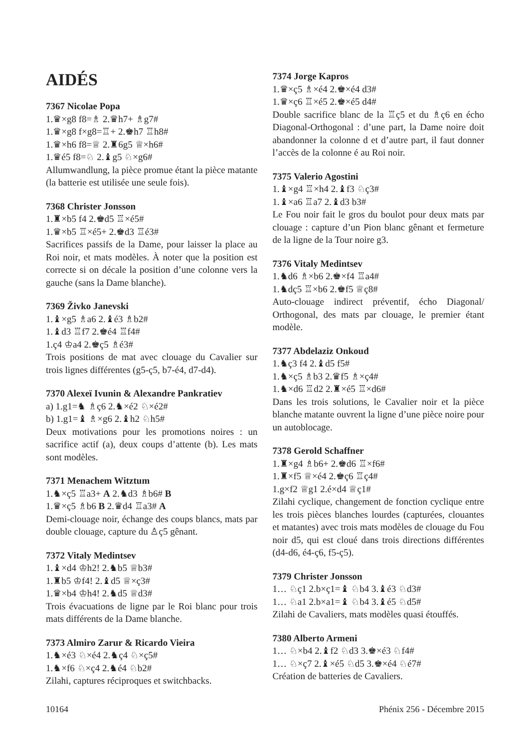AIDÉS
7367 Nicolae Popa
1.♛×g8 f8=♗ 2.♛h7+ ♗g7#
1.♛×g8 f×g8=♖+ 2.♚h7 ♖h8#
1.♛×h6 f8=♕ 2.♜6g5 ♕×h6#
1.♛é5 f8=♘ 2.♝g5 ♘×g6#
Allumwandlung, la pièce promue étant la pièce matante (la batterie est utilisée une seule fois).
7368 Christer Jonsson
1.♜×b5 f4 2.♚d5 ♖×é5#
1.♛×b5 ♖×é5+ 2.♚d3 ♖é3#
Sacrifices passifs de la Dame, pour laisser la place au Roi noir, et mats modèles. À noter que la position est correcte si on décale la position d’une colonne vers la gauche (sans la Dame blanche).
7369 Živko Janevski
1.♝×g5 ♗a6 2.♝é3 ♗b2#
1.♝d3 ♖f7 2.♚é4 ♖f4#
1.ç4 ♔a4 2.♚ç5 ♗é3#
Trois positions de mat avec clouage du Cavalier sur trois lignes différentes (g5-ç5, b7-é4, d7-d4).
7370 Alexeï Ivunin & Alexandre Pankratiev
a) 1.g1=♞ ♗ç6 2.♞×é2 ♘×é2#
b) 1.g1=♝ ♗×g6 2.♝h2 ♘h5#
Deux motivations pour les promotions noires : un sacrifice actif (a), deux coups d’attente (b). Les mats sont modèles.
7371 Menachem Witztum
1.♞×ç5 ♖a3+ A 2.♞d3 ♗b6# B
1.♛×ç5 ♗b6 B 2.♛d4 ♖a3# A
Demi-clouage noir, échange des coups blancs, mats par double clouage, capture du ♙ç5 gênant.
7372 Vitaly Medintsev
1.♝×d4 ♔h2! 2.♞b5 ♕b3#
1.♜b5 ♔f4! 2.♝d5 ♕×ç3#
1.♛×b4 ♔h4! 2.♞d5 ♕d3#
Trois évacuations de ligne par le Roi blanc pour trois mats différents de la Dame blanche.
7373 Almiro Zarur & Ricardo Vieira
1.♞×é3 ♘×é4 2.♞ç4 ♘×ç5#
1.♞×f6 ♘×ç4 2.♞é4 ♘b2#
Zilahi, captures réciproques et switchbacks.
7374 Jorge Kapros
1.♛×ç5 ♗×é4 2.♚×é4 d3#
1.♛×ç6 ♖×é5 2.♚×é5 d4#
Double sacrifice blanc de la ♖ç5 et du ♗ç6 en écho Diagonal-Orthogonal : d’une part, la Dame noire doit abandonner la colonne d et d’autre part, il faut donner l’accès de la colonne é au Roi noir.
7375 Valerio Agostini
1.♝×g4 ♖×h4 2.♝f3 ♘ç3#
1.♝×a6 ♖a7 2.♝d3 b3#
Le Fou noir fait le gros du boulot pour deux mats par clouage : capture d’un Pion blanc gênant et fermeture de la ligne de la Tour noire g3.
7376 Vitaly Medintsev
1.♞d6 ♗×b6 2.♚×f4 ♖a4#
1.♞dç5 ♖×b6 2.♚f5 ♕ç8#
Auto-clouage indirect préventif, écho Diagonal/ Orthogonal, des mats par clouage, le premier étant modèle.
7377 Abdelaziz Onkoud
1.♞ç3 f4 2.♝d5 f5#
1.♞×ç5 ♗b3 2.♛f5 ♗×ç4#
1.♞×d6 ♖d2 2.♜×é5 ♖×d6#
Dans les trois solutions, le Cavalier noir et la pièce blanche matante ouvrent la ligne d’une pièce noire pour un autoblocage.
7378 Gerold Schaffner
1.♜×g4 ♗b6+ 2.♚d6 ♖×f6#
1.♜×f5 ♕×é4 2.♚ç6 ♖ç4#
1.g×f2 ♕g1 2.é×d4 ♕ç1#
Zilahi cyclique, changement de fonction cyclique entre les trois pièces blanches lourdes (capturées, clouantes et matantes) avec trois mats modèles de clouage du Fou noir d5, qui est cloué dans trois directions différentes (d4-d6, é4-ç6, f5-ç5).
7379 Christer Jonsson
1… ♘ç1 2.b×ç1=♝ ♘b4 3.♝é3 ♘d3#
1… ♘a1 2.b×a1=♝ ♘b4 3.♝é5 ♘d5#
Zilahi de Cavaliers, mats modèles quasi étouffés.
7380 Alberto Armeni
1… ♘×b4 2.♝f2 ♘d3 3.♚×é3 ♘f4#
1… ♘×ç7 2.♝×é5 ♘d5 3.♚×é4 ♘é7#
Création de batteries de Cavaliers.
10164 Phénix 256 - Décembre 2015